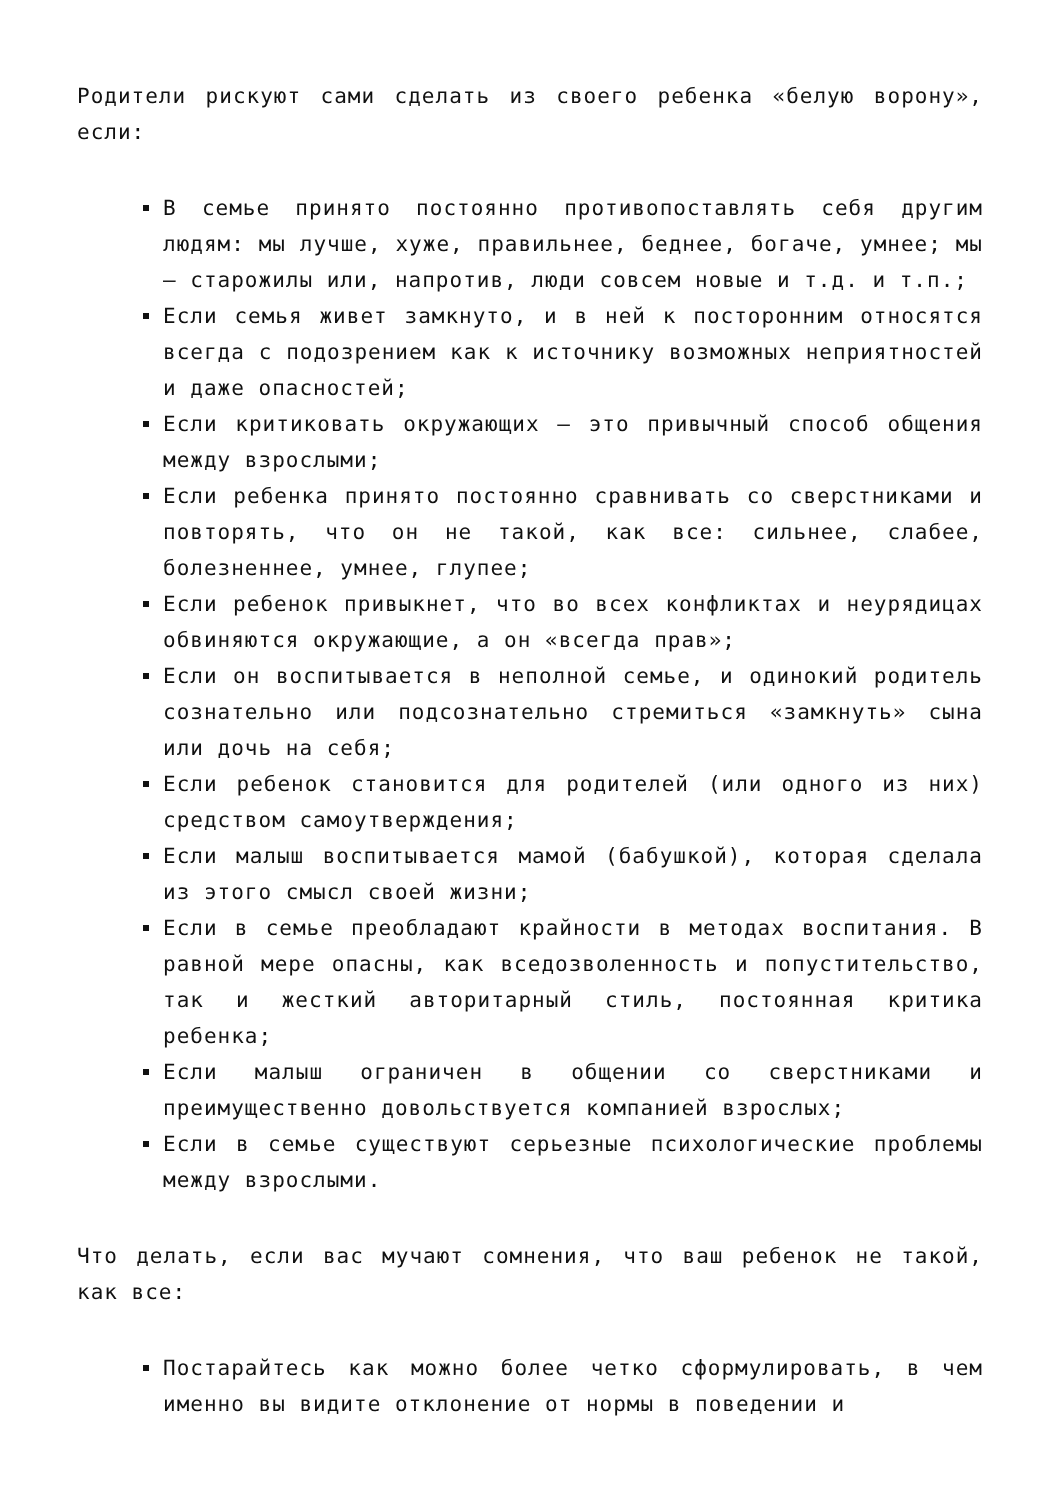Родители рискуют сами сделать из своего ребенка «белую ворону», если:
В семье принято постоянно противопоставлять себя другим людям: мы лучше, хуже, правильнее, беднее, богаче, умнее; мы — старожилы или, напротив, люди совсем новые и т.д. и т.п.;
Если семья живет замкнуто, и в ней к посторонним относятся всегда с подозрением как к источнику возможных неприятностей и даже опасностей;
Если критиковать окружающих — это привычный способ общения между взрослыми;
Если ребенка принято постоянно сравнивать со сверстниками и повторять, что он не такой, как все: сильнее, слабее, болезненнее, умнее, глупее;
Если ребенок привыкнет, что во всех конфликтах и неурядицах обвиняются окружающие, а он «всегда прав»;
Если он воспитывается в неполной семье, и одинокий родитель сознательно или подсознательно стремиться «замкнуть» сына или дочь на себя;
Если ребенок становится для родителей (или одного из них) средством самоутверждения;
Если малыш воспитывается мамой (бабушкой), которая сделала из этого смысл своей жизни;
Если в семье преобладают крайности в методах воспитания. В равной мере опасны, как вседозволенность и попустительство, так и жесткий авторитарный стиль, постоянная критика ребенка;
Если малыш ограничен в общении со сверстниками и преимущественно довольствуется компанией взрослых;
Если в семье существуют серьезные психологические проблемы между взрослыми.
Что делать, если вас мучают сомнения, что ваш ребенок не такой, как все:
Постарайтесь как можно более четко сформулировать, в чем именно вы видите отклонение от нормы в поведении и